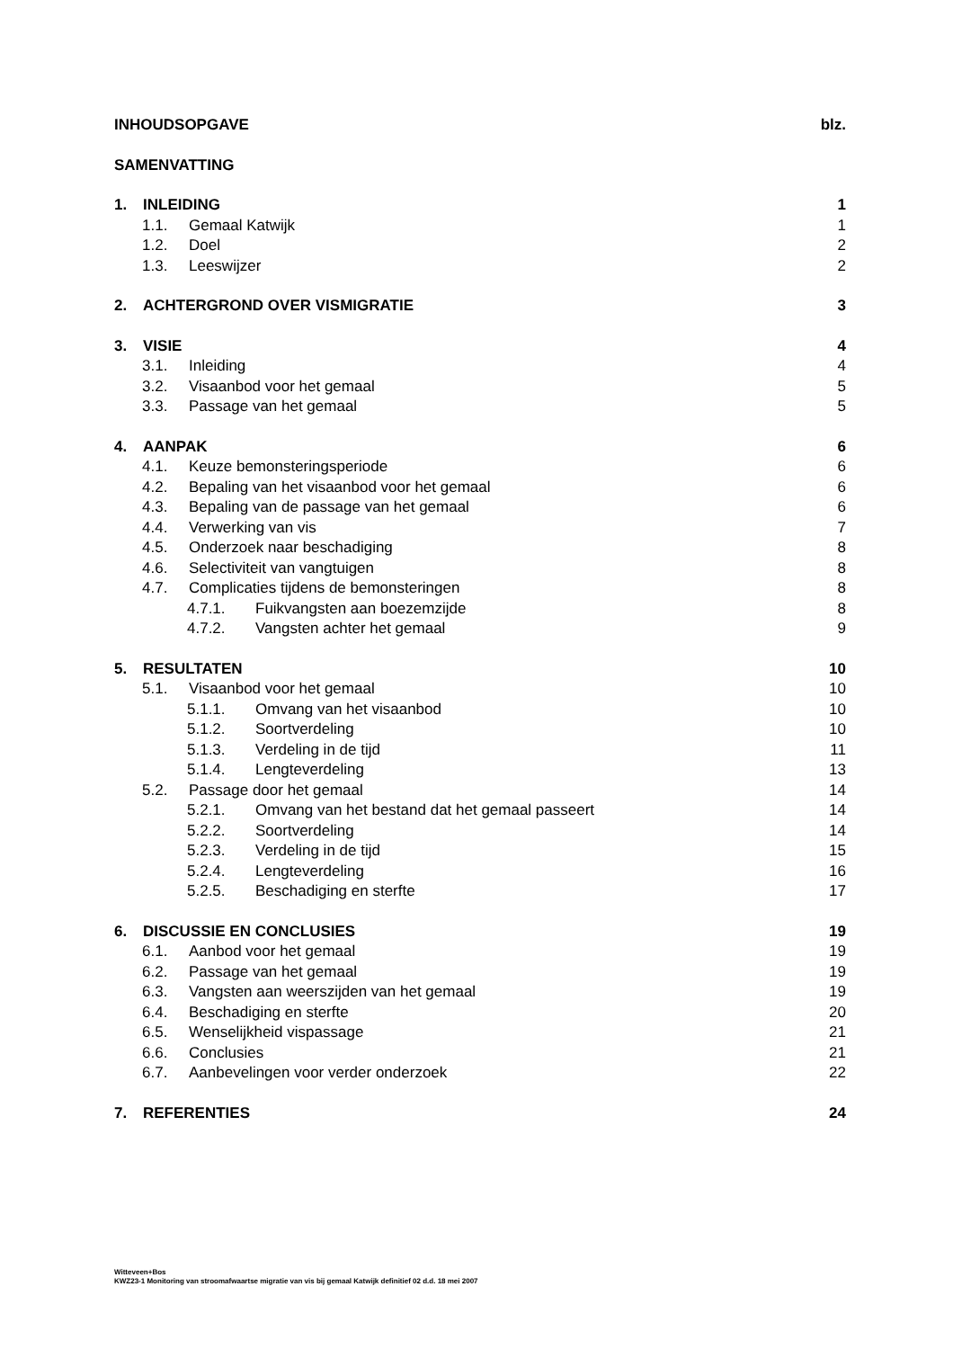INHOUDSOPGAVE blz.
SAMENVATTING
1. INLEIDING 1
1.1. Gemaal Katwijk 1
1.2. Doel 2
1.3. Leeswijzer 2
2. ACHTERGROND OVER VISMIGRATIE 3
3. VISIE 4
3.1. Inleiding 4
3.2. Visaanbod voor het gemaal 5
3.3. Passage van het gemaal 5
4. AANPAK 6
4.1. Keuze bemonsteringsperiode 6
4.2. Bepaling van het visaanbod voor het gemaal 6
4.3. Bepaling van de passage van het gemaal 6
4.4. Verwerking van vis 7
4.5. Onderzoek naar beschadiging 8
4.6. Selectiviteit van vangtuigen 8
4.7. Complicaties tijdens de bemonsteringen 8
4.7.1. Fuikvangsten aan boezemzijde 8
4.7.2. Vangsten achter het gemaal 9
5. RESULTATEN 10
5.1. Visaanbod voor het gemaal 10
5.1.1. Omvang van het visaanbod 10
5.1.2. Soortverdeling 10
5.1.3. Verdeling in de tijd 11
5.1.4. Lengteverdeling 13
5.2. Passage door het gemaal 14
5.2.1. Omvang van het bestand dat het gemaal passeert 14
5.2.2. Soortverdeling 14
5.2.3. Verdeling in de tijd 15
5.2.4. Lengteverdeling 16
5.2.5. Beschadiging en sterfte 17
6. DISCUSSIE EN CONCLUSIES 19
6.1. Aanbod voor het gemaal 19
6.2. Passage van het gemaal 19
6.3. Vangsten aan weerszijden van het gemaal 19
6.4. Beschadiging en sterfte 20
6.5. Wenselijkheid vispassage 21
6.6. Conclusies 21
6.7. Aanbevelingen voor verder onderzoek 22
7. REFERENTIES 24
Witteveen+Bos
KWZ23-1 Monitoring van stroomafwaartse migratie van vis bij gemaal Katwijk definitief 02 d.d. 18 mei 2007